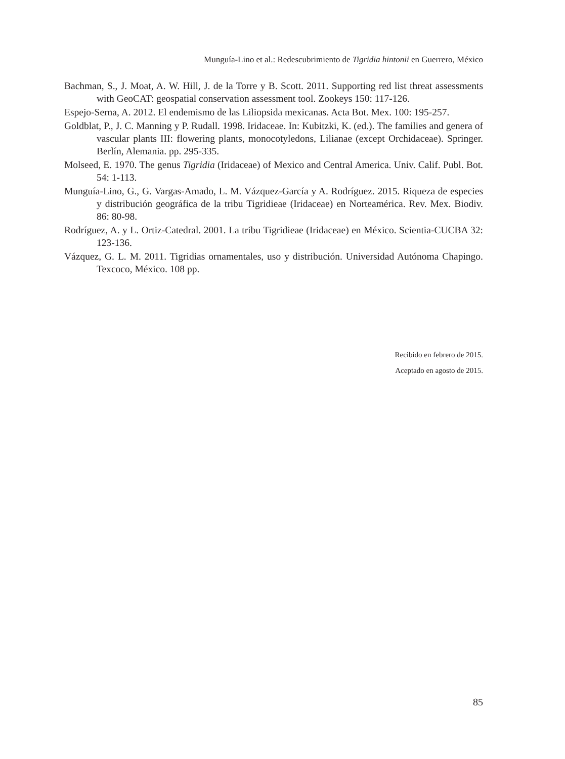Munguía-Lino et al.: Redescubrimiento de Tigridia hintonii en Guerrero, México
Bachman, S., J. Moat, A. W. Hill, J. de la Torre y B. Scott. 2011. Supporting red list threat assessments with GeoCAT: geospatial conservation assessment tool. Zookeys 150: 117-126.
Espejo-Serna, A. 2012. El endemismo de las Liliopsida mexicanas. Acta Bot. Mex. 100: 195-257.
Goldblat, P., J. C. Manning y P. Rudall. 1998. Iridaceae. In: Kubitzki, K. (ed.). The families and genera of vascular plants III: flowering plants, monocotyledons, Lilianae (except Orchidaceae). Springer. Berlín, Alemania. pp. 295-335.
Molseed, E. 1970. The genus Tigridia (Iridaceae) of Mexico and Central America. Univ. Calif. Publ. Bot. 54: 1-113.
Munguía-Lino, G., G. Vargas-Amado, L. M. Vázquez-García y A. Rodríguez. 2015. Riqueza de especies y distribución geográfica de la tribu Tigridieae (Iridaceae) en Norteamérica. Rev. Mex. Biodiv. 86: 80-98.
Rodríguez, A. y L. Ortiz-Catedral. 2001. La tribu Tigridieae (Iridaceae) en México. Scientia-CUCBA 32: 123-136.
Vázquez, G. L. M. 2011. Tigridias ornamentales, uso y distribución. Universidad Autónoma Chapingo. Texcoco, México. 108 pp.
Recibido en febrero de 2015.
Aceptado en agosto de 2015.
85